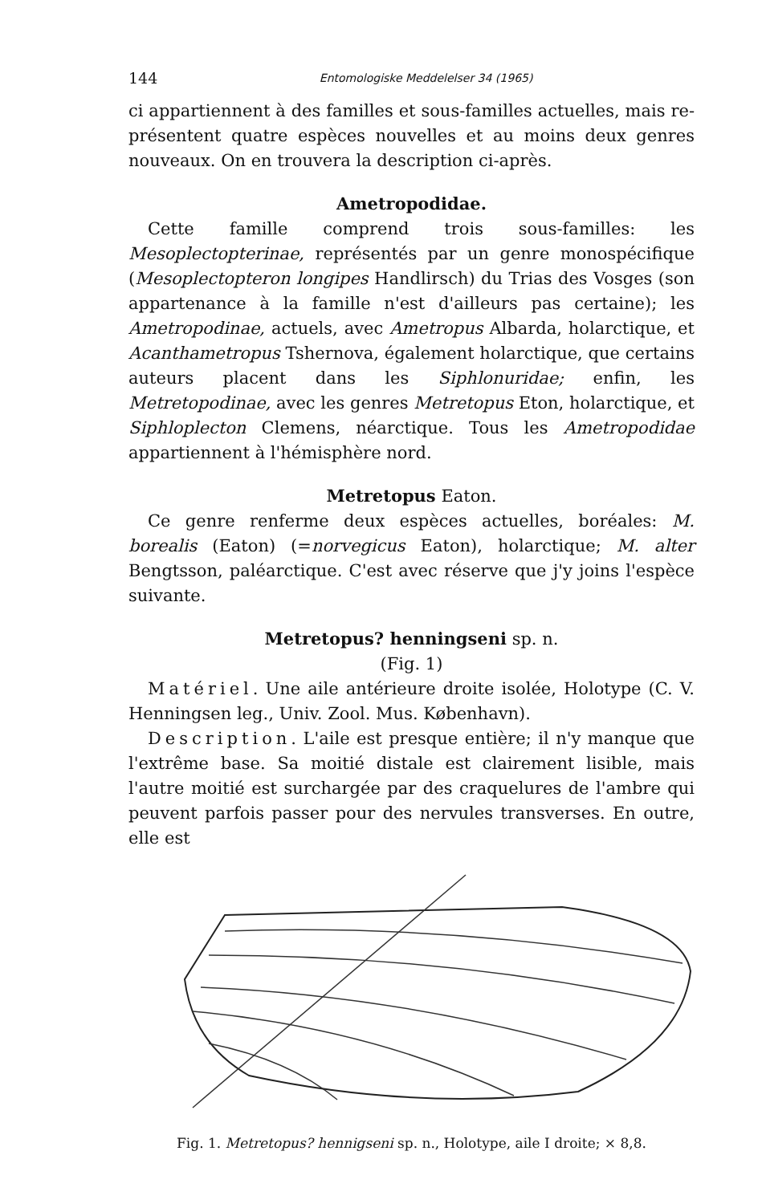144 Entomologiske Meddelelser 34 (1965)
ci appartiennent à des familles et sous-familles actuelles, mais re­présentent quatre espèces nouvelles et au moins deux genres nouveaux. On en trouvera la description ci-après.
Ametropodidae.
Cette famille comprend trois sous-familles: les Mesoplectopterinae, représentés par un genre monospécifique (Mesoplectopteron longipes Handlirsch) du Trias des Vosges (son appartenance à la famille n'est d'ailleurs pas certaine); les Ametropodinae, actuels, avec Ametropus Albarda, holarctique, et Acanthametropus Tshernova, également holarctique, que certains auteurs placent dans les Siphlonuridae; enfin, les Metretopodinae, avec les genres Metretopus Eton, holarctique, et Siphloplecton Clemens, néarctique. Tous les Ametropodidae appartiennent à l'hémisphère nord.
Metretopus Eaton.
Ce genre renferme deux espèces actuelles, boréales: M. borealis (Eaton) (=norvegicus Eaton), holarctique; M. alter Bengtsson, paléarctique. C'est avec réserve que j'y joins l'espèce suivante.
Metretopus? henningseni sp. n.
(Fig. 1)
Matériel. Une aile antérieure droite isolée, Holotype (C. V. Henningsen leg., Univ. Zool. Mus. København).
Description. L'aile est presque entière; il n'y manque que l'extrême base. Sa moitié distale est clairement lisible, mais l'autre moitié est surchargée par des craquelures de l'ambre qui peuvent parfois passer pour des nervules transverses. En outre, elle est
Fig. 1. Metretopus? hennigseni sp. n., Holotype, aile I droite; × 8,8.